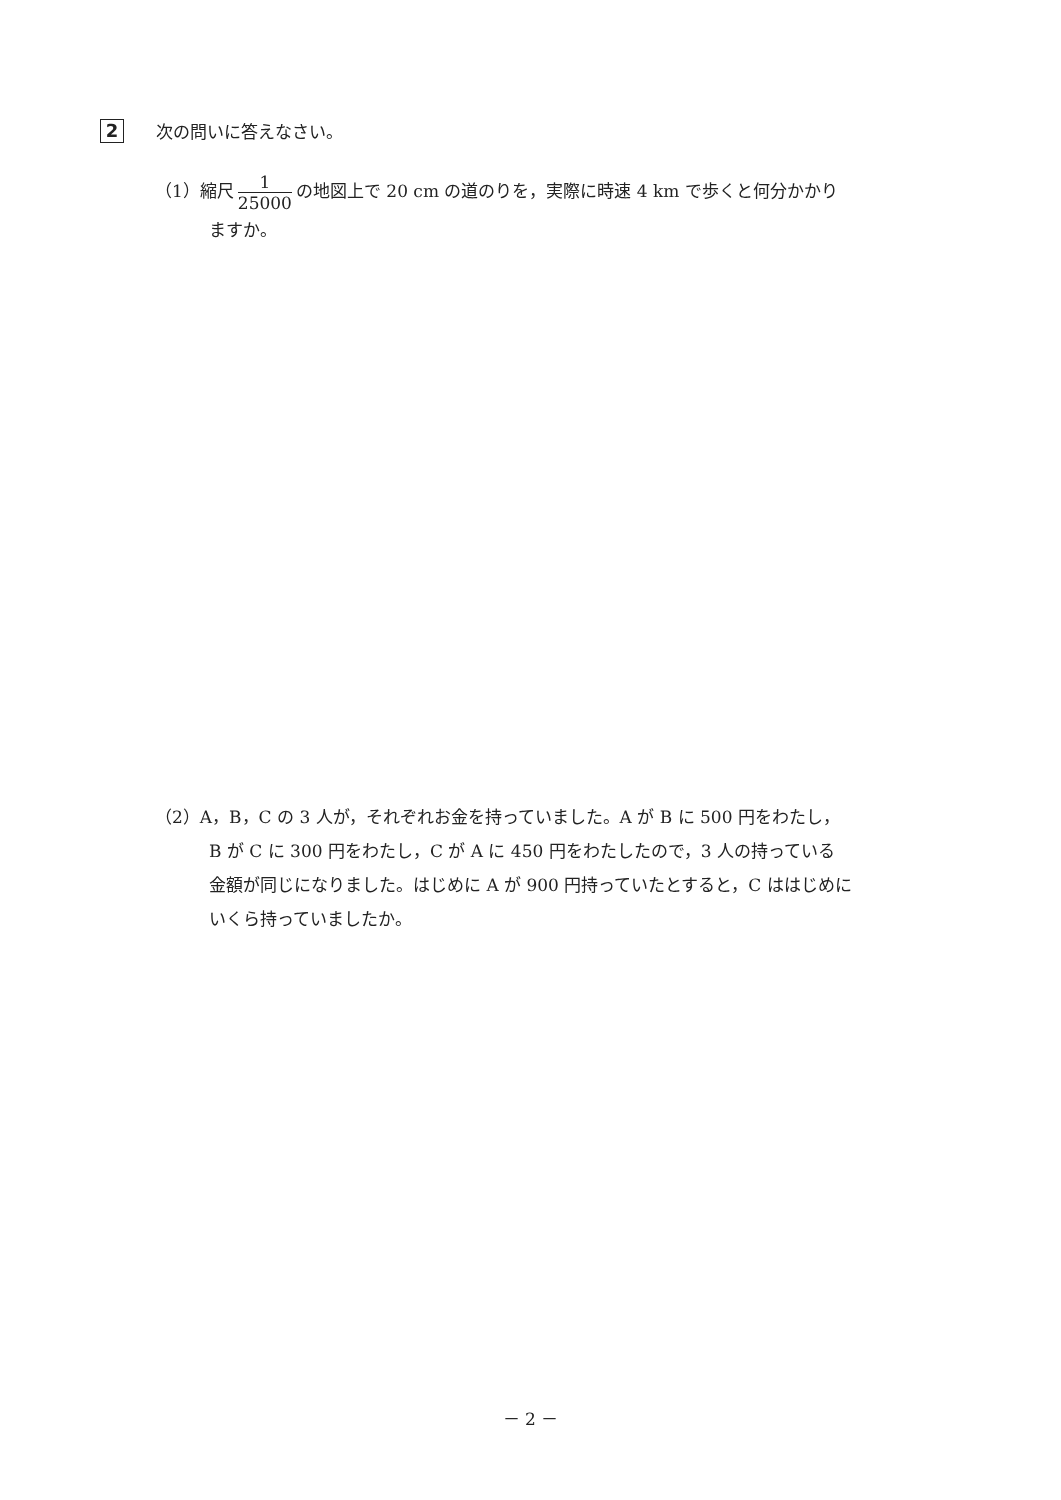2 次の問いに答えなさい。
（1）縮尺 1 25000 の地図上で 20 cm の道のりを，実際に時速 4 km で歩くと何分かかり
ますか。
（2）A，B，C の 3 人が，それぞれお金を持っていました。A が B に 500 円をわたし，
B が C に 300 円をわたし，C が A に 450 円をわたしたので，3 人の持っている
金額が同じになりました。はじめに A が 900 円持っていたとすると，C ははじめに
いくら持っていましたか。
－ 2 －